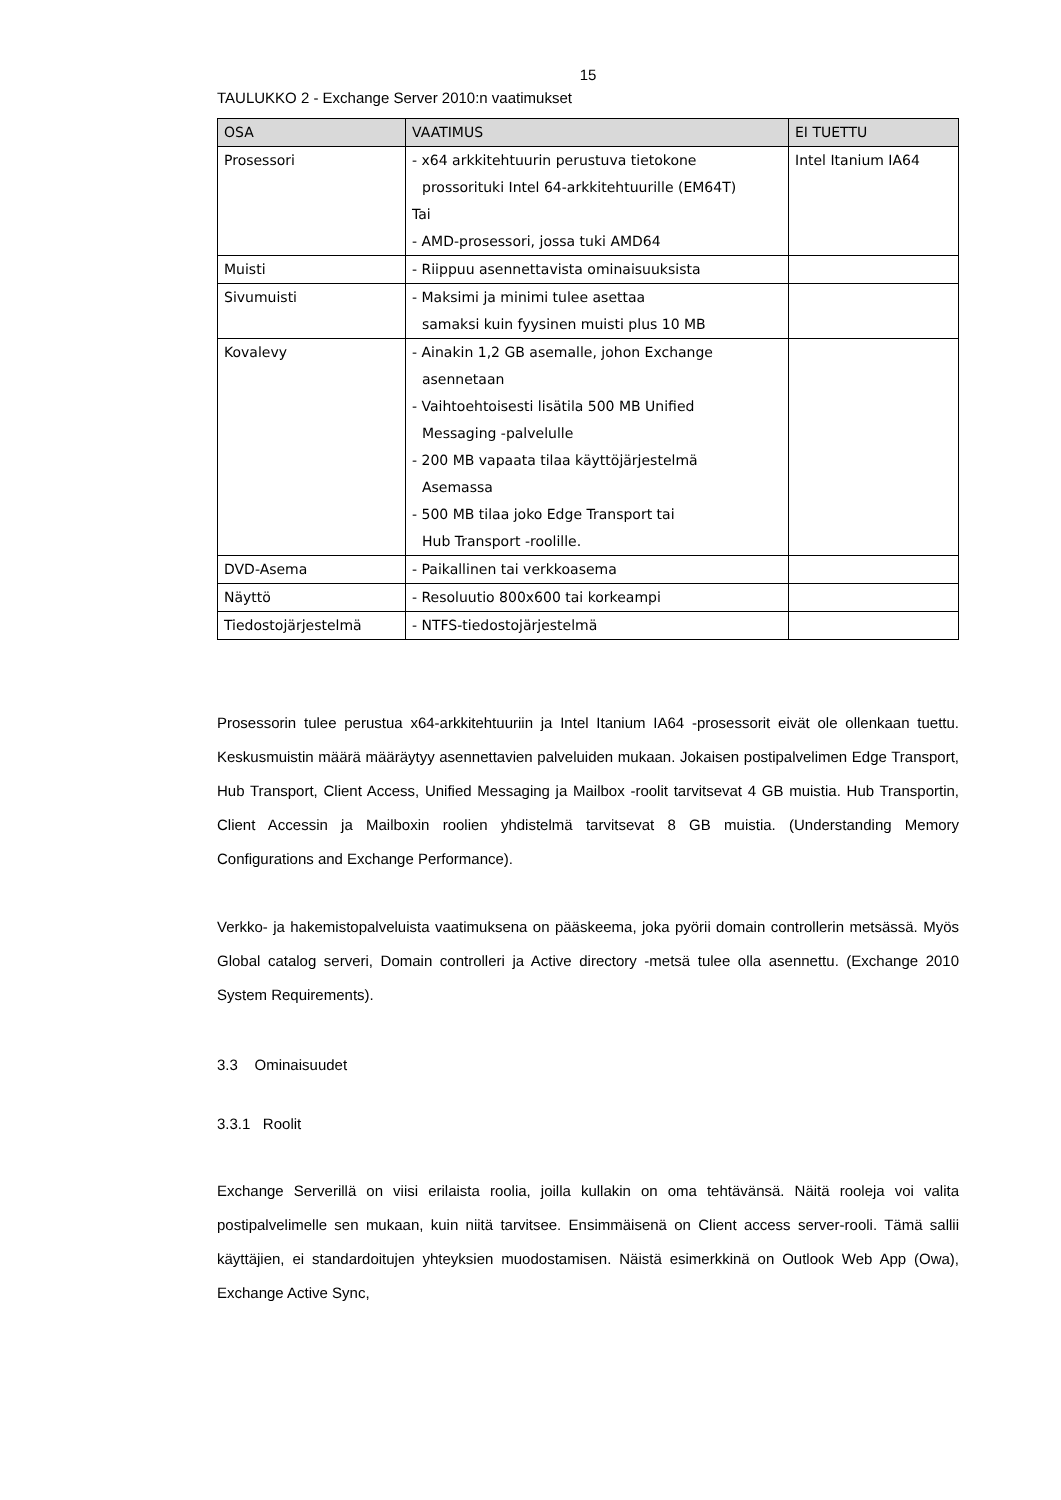15
TAULUKKO 2 - Exchange Server 2010:n vaatimukset
| OSA | VAATIMUS | EI TUETTU |
| --- | --- | --- |
| Prosessori | - x64 arkkitehtuurin perustuva tietokone prossorituki Intel 64-arkkitehtuurille (EM64T) Tai - AMD-prosessori, jossa tuki AMD64 | Intel Itanium IA64 |
| Muisti | - Riippuu asennettavista ominaisuuksista | |
| Sivumuisti | - Maksimi ja minimi tulee asettaa samaksi kuin fyysinen muisti plus 10 MB | |
| Kovalevy | - Ainakin 1,2 GB asemalle, johon Exchange asennetaan - Vaihtoehtoisesti lisätila 500 MB Unified Messaging -palvelulle - 200 MB vapaata tilaa käyttöjärjestelmä Asemassa - 500 MB tilaa joko Edge Transport tai Hub Transport -roolille. | |
| DVD-Asema | - Paikallinen tai verkkoasema | |
| Näyttö | - Resoluutio 800x600 tai korkeampi | |
| Tiedostojärjestelmä | - NTFS-tiedostojärjestelmä | |
Prosessorin tulee perustua x64-arkkitehtuuriin ja Intel Itanium IA64 -prosessorit eivät ole ollenkaan tuettu. Keskusmuistin määrä määräytyy asennettavien palveluiden mukaan. Jokaisen postipalvelimen Edge Transport, Hub Transport, Client Access, Unified Messaging ja Mailbox -roolit tarvitsevat 4 GB muistia. Hub Transportin, Client Accessin ja Mailboxin roolien yhdistelmä tarvitsevat 8 GB muistia. (Understanding Memory Configurations and Exchange Performance).
Verkko- ja hakemistopalveluista vaatimuksena on pääskeema, joka pyörii domain controllerin metsässä. Myös Global catalog serveri, Domain controlleri ja Active directory -metsä tulee olla asennettu. (Exchange 2010 System Requirements).
3.3 Ominaisuudet
3.3.1 Roolit
Exchange Serverillä on viisi erilaista roolia, joilla kullakin on oma tehtävänsä. Näitä rooleja voi valita postipalvelimelle sen mukaan, kuin niitä tarvitsee. Ensimmäisenä on Client access server-rooli. Tämä sallii käyttäjien, ei standardoitujen yhteyksien muodostamisen. Näistä esimerkkinä on Outlook Web App (Owa), Exchange Active Sync,